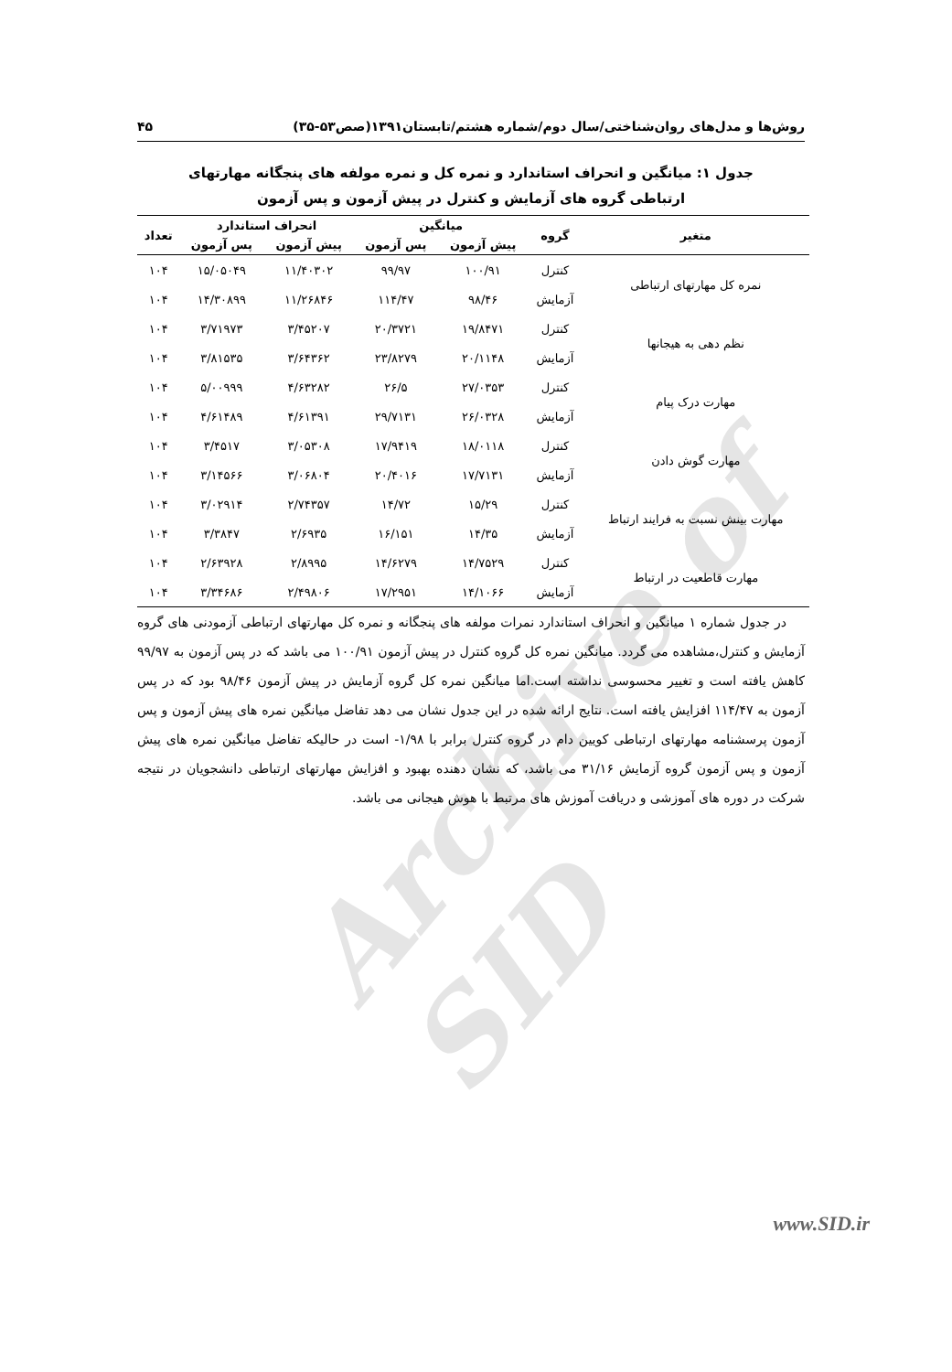Archive of SID
روش‌ها و مدل‌های روان‌شناختی/سال دوم/شماره هشتم/تابستان۱۳۹۱(صص۵۳-۳۵) ۴۵
جدول ۱: میانگین و انحراف استاندارد و نمره کل و نمره مولفه های پنجگانه مهارتهای
ارتباطی گروه های آزمایش و کنترل در پیش آزمون و پس آزمون
| متغیر | گروه | میانگین | | انحراف استاندارد | | تعداد |
| --- | --- | --- | --- | --- | --- | --- |
| | | پیش آزمون | پس آزمون | پیش آزمون | پس آزمون | |
| نمره کل مهارتهای ارتباطی | کنترل | ۱۰۰/۹۱ | ۹۹/۹۷ | ۱۱/۴۰۳۰۲ | ۱۵/۰۵۰۴۹ | ۱۰۴ |
| | آزمایش | ۹۸/۴۶ | ۱۱۴/۴۷ | ۱۱/۲۶۸۴۶ | ۱۴/۳۰۸۹۹ | ۱۰۴ |
| نظم دهی به هیجانها | کنترل | ۱۹/۸۴۷۱ | ۲۰/۳۷۲۱ | ۳/۴۵۲۰۷ | ۳/۷۱۹۷۳ | ۱۰۴ |
| | آزمایش | ۲۰/۱۱۴۸ | ۲۳/۸۲۷۹ | ۳/۶۴۳۶۲ | ۳/۸۱۵۳۵ | ۱۰۴ |
| مهارت درک پیام | کنترل | ۲۷/۰۳۵۳ | ۲۶/۵ | ۴/۶۳۲۸۲ | ۵/۰۰۹۹۹ | ۱۰۴ |
| | آزمایش | ۲۶/۰۳۲۸ | ۲۹/۷۱۳۱ | ۴/۶۱۳۹۱ | ۴/۶۱۴۸۹ | ۱۰۴ |
| مهارت گوش دادن | کنترل | ۱۸/۰۱۱۸ | ۱۷/۹۴۱۹ | ۳/۰۵۳۰۸ | ۳/۴۵۱۷ | ۱۰۴ |
| | آزمایش | ۱۷/۷۱۳۱ | ۲۰/۴۰۱۶ | ۳/۰۶۸۰۴ | ۳/۱۴۵۶۶ | ۱۰۴ |
| مهارت بینش نسبت به فرایند ارتباط | کنترل | ۱۵/۲۹ | ۱۴/۷۲ | ۲/۷۴۳۵۷ | ۳/۰۲۹۱۴ | ۱۰۴ |
| | آزمایش | ۱۴/۳۵ | ۱۶/۱۵۱ | ۲/۶۹۳۵ | ۳/۳۸۴۷ | ۱۰۴ |
| مهارت قاطعیت در ارتباط | کنترل | ۱۴/۷۵۲۹ | ۱۴/۶۲۷۹ | ۲/۸۹۹۵ | ۲/۶۳۹۲۸ | ۱۰۴ |
| | آزمایش | ۱۴/۱۰۶۶ | ۱۷/۲۹۵۱ | ۲/۴۹۸۰۶ | ۳/۳۴۶۸۶ | ۱۰۴ |
در جدول شماره ۱ میانگین و انحراف استاندارد نمرات مولفه های پنجگانه و نمره کل مهارتهای ارتباطی آزمودنی های گروه آزمایش و کنترل،مشاهده می گردد. میانگین نمره کل گروه کنترل در پیش آزمون ۱۰۰/۹۱ می باشد که در پس آزمون به ۹۹/۹۷ کاهش یافته است و تغییر محسوسی نداشته است.اما میانگین نمره کل گروه آزمایش در پیش آزمون ۹۸/۴۶ بود که در پس آزمون به ۱۱۴/۴۷ افزایش یافته است. نتایج ارائه شده در این جدول نشان می دهد تفاضل میانگین نمره های پیش آزمون و پس آزمون پرسشنامه مهارتهای ارتباطی کویین دام در گروه کنترل برابر با ۱/۹۸- است در حالیکه تفاضل میانگین نمره های پیش آزمون و پس آزمون گروه آزمایش ۳۱/۱۶ می باشد، که نشان دهنده بهبود و افزایش مهارتهای ارتباطی دانشجویان در نتیجه شرکت در دوره های آموزشی و دریافت آموزش های مرتبط با هوش هیجانی می باشد.
www.SID.ir